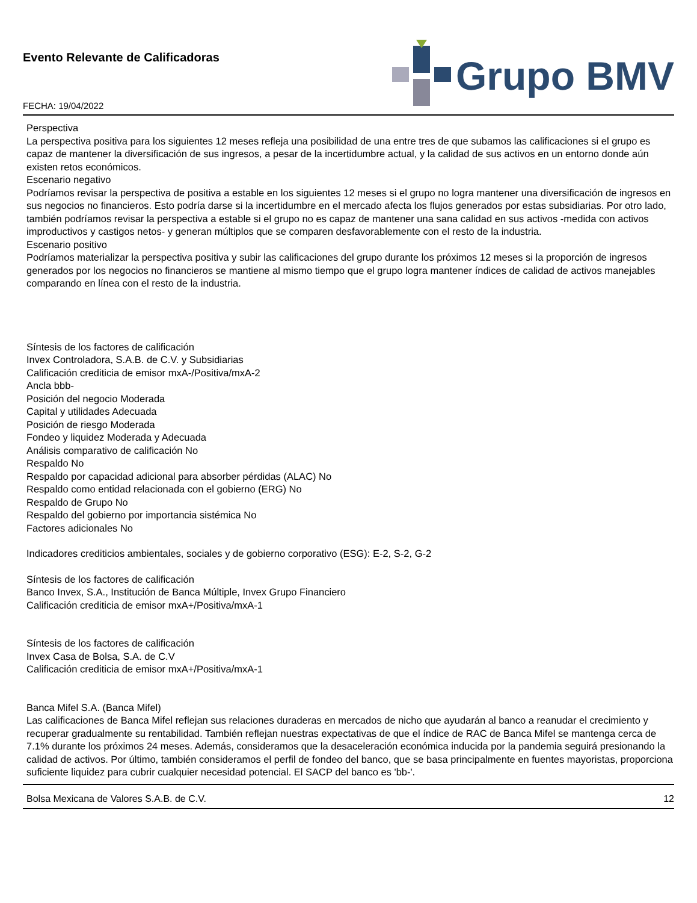Evento Relevante de Calificadoras
FECHA: 19/04/2022
Grupo BMV
Perspectiva
La perspectiva positiva para los siguientes 12 meses refleja una posibilidad de una entre tres de que subamos las calificaciones si el grupo es capaz de mantener la diversificación de sus ingresos, a pesar de la incertidumbre actual, y la calidad de sus activos en un entorno donde aún existen retos económicos.
Escenario negativo
Podríamos revisar la perspectiva de positiva a estable en los siguientes 12 meses si el grupo no logra mantener una diversificación de ingresos en sus negocios no financieros. Esto podría darse si la incertidumbre en el mercado afecta los flujos generados por estas subsidiarias. Por otro lado, también podríamos revisar la perspectiva a estable si el grupo no es capaz de mantener una sana calidad en sus activos -medida con activos improductivos y castigos netos- y generan múltiplos que se comparen desfavorablemente con el resto de la industria.
Escenario positivo
Podríamos materializar la perspectiva positiva y subir las calificaciones del grupo durante los próximos 12 meses si la proporción de ingresos generados por los negocios no financieros se mantiene al mismo tiempo que el grupo logra mantener índices de calidad de activos manejables comparando en línea con el resto de la industria.
Síntesis de los factores de calificación
Invex Controladora, S.A.B. de C.V. y Subsidiarias
Calificación crediticia de emisor mxA-/Positiva/mxA-2
Ancla bbb-
Posición del negocio Moderada
Capital y utilidades Adecuada
Posición de riesgo Moderada
Fondeo y liquidez Moderada y Adecuada
Análisis comparativo de calificación No
Respaldo No
Respaldo por capacidad adicional para absorber pérdidas (ALAC) No
Respaldo como entidad relacionada con el gobierno (ERG) No
Respaldo de Grupo No
Respaldo del gobierno por importancia sistémica No
Factores adicionales No
Indicadores crediticios ambientales, sociales y de gobierno corporativo (ESG): E-2, S-2, G-2
Síntesis de los factores de calificación
Banco Invex, S.A., Institución de Banca Múltiple, Invex Grupo Financiero
Calificación crediticia de emisor mxA+/Positiva/mxA-1
Síntesis de los factores de calificación
Invex Casa de Bolsa, S.A. de C.V
Calificación crediticia de emisor mxA+/Positiva/mxA-1
Banca Mifel S.A. (Banca Mifel)
Las calificaciones de Banca Mifel reflejan sus relaciones duraderas en mercados de nicho que ayudarán al banco a reanudar el crecimiento y recuperar gradualmente su rentabilidad. También reflejan nuestras expectativas de que el índice de RAC de Banca Mifel se mantenga cerca de 7.1% durante los próximos 24 meses. Además, consideramos que la desaceleración económica inducida por la pandemia seguirá presionando la calidad de activos. Por último, también consideramos el perfil de fondeo del banco, que se basa principalmente en fuentes mayoristas, proporciona suficiente liquidez para cubrir cualquier necesidad potencial. El SACP del banco es 'bb-'.
Bolsa Mexicana de Valores S.A.B. de C.V. 12